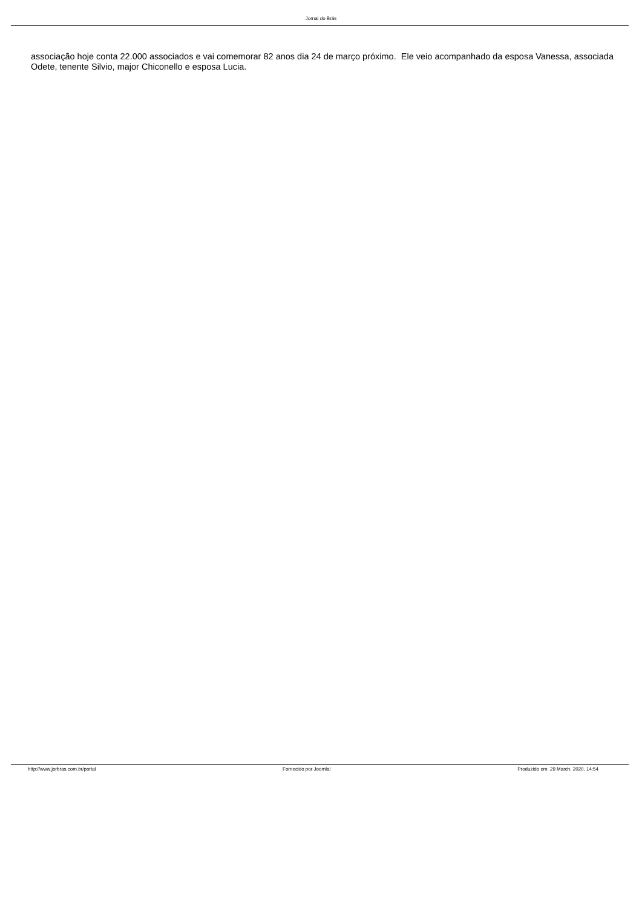Jornal do Brás
associação hoje conta 22.000 associados e vai comemorar 82 anos dia 24 de março próximo. Ele veio acompanhado da esposa Vanessa, associada Odete, tenente Silvio, major Chiconello e esposa Lucia.
http://www.jorbras.com.br/portal Fornecido por Joomla! Produzido em: 29 March, 2020, 14:54